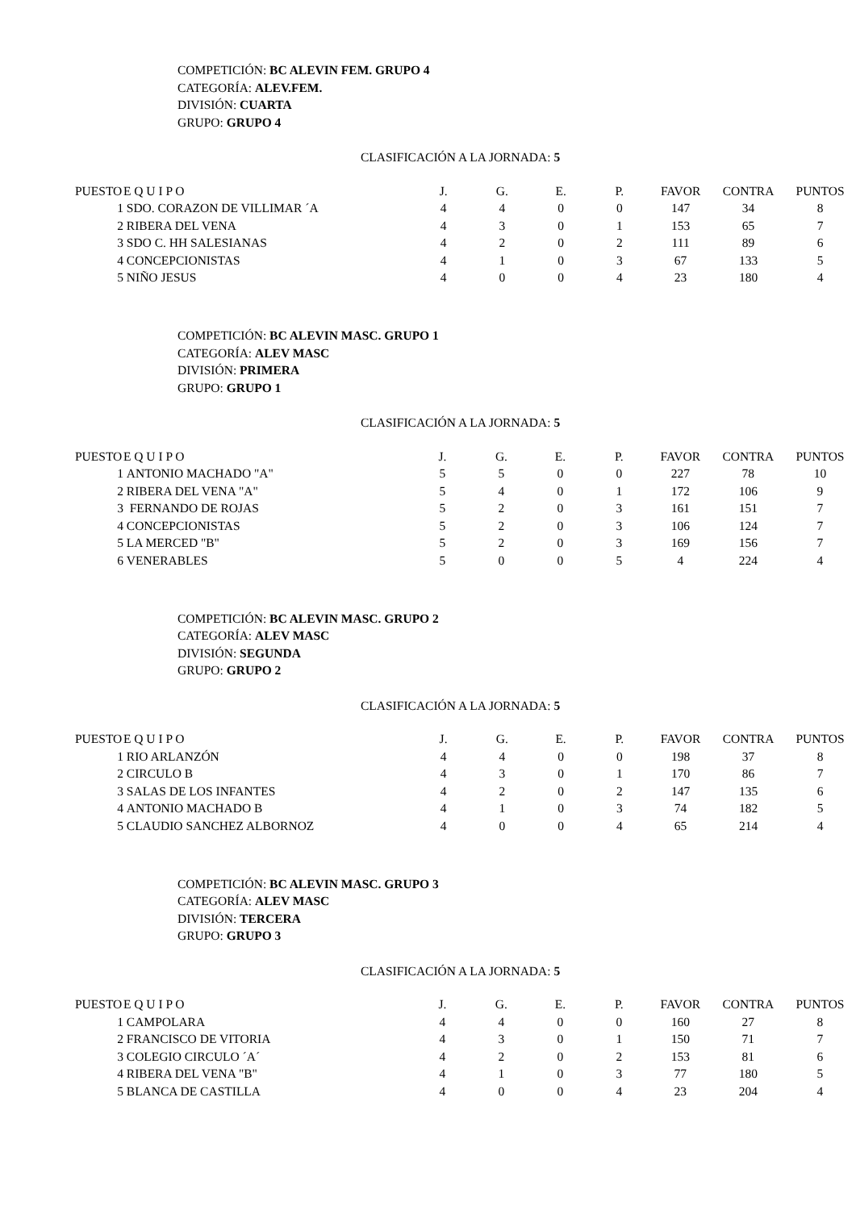COMPETICIÓN: BC ALEVIN FEM. GRUPO 4
CATEGORÍA: ALEV.FEM.
DIVISIÓN: CUARTA
GRUPO: GRUPO 4
CLASIFICACIÓN A LA JORNADA: 5
| PUESTO | E Q U I P O | J. | G. | E. | P. | FAVOR | CONTRA | PUNTOS |
| --- | --- | --- | --- | --- | --- | --- | --- | --- |
| 1 | SDO. CORAZON DE VILLIMAR ´A | 4 | 4 | 0 | 0 | 147 | 34 | 8 |
| 2 | RIBERA DEL VENA | 4 | 3 | 0 | 1 | 153 | 65 | 7 |
| 3 | SDO C. HH SALESIANAS | 4 | 2 | 0 | 2 | 111 | 89 | 6 |
| 4 | CONCEPCIONISTAS | 4 | 1 | 0 | 3 | 67 | 133 | 5 |
| 5 | NIÑO JESUS | 4 | 0 | 0 | 4 | 23 | 180 | 4 |
COMPETICIÓN: BC ALEVIN MASC. GRUPO 1
CATEGORÍA: ALEV MASC
DIVISIÓN: PRIMERA
GRUPO: GRUPO 1
CLASIFICACIÓN A LA JORNADA: 5
| PUESTO | E Q U I P O | J. | G. | E. | P. | FAVOR | CONTRA | PUNTOS |
| --- | --- | --- | --- | --- | --- | --- | --- | --- |
| 1 | ANTONIO MACHADO "A" | 5 | 5 | 0 | 0 | 227 | 78 | 10 |
| 2 | RIBERA DEL VENA "A" | 5 | 4 | 0 | 1 | 172 | 106 | 9 |
| 3 | FERNANDO DE ROJAS | 5 | 2 | 0 | 3 | 161 | 151 | 7 |
| 4 | CONCEPCIONISTAS | 5 | 2 | 0 | 3 | 106 | 124 | 7 |
| 5 | LA MERCED "B" | 5 | 2 | 0 | 3 | 169 | 156 | 7 |
| 6 | VENERABLES | 5 | 0 | 0 | 5 | 4 | 224 | 4 |
COMPETICIÓN: BC ALEVIN MASC. GRUPO 2
CATEGORÍA: ALEV MASC
DIVISIÓN: SEGUNDA
GRUPO: GRUPO 2
CLASIFICACIÓN A LA JORNADA: 5
| PUESTO | E Q U I P O | J. | G. | E. | P. | FAVOR | CONTRA | PUNTOS |
| --- | --- | --- | --- | --- | --- | --- | --- | --- |
| 1 | RIO ARLANZÓN | 4 | 4 | 0 | 0 | 198 | 37 | 8 |
| 2 | CIRCULO B | 4 | 3 | 0 | 1 | 170 | 86 | 7 |
| 3 | SALAS DE LOS INFANTES | 4 | 2 | 0 | 2 | 147 | 135 | 6 |
| 4 | ANTONIO MACHADO B | 4 | 1 | 0 | 3 | 74 | 182 | 5 |
| 5 | CLAUDIO SANCHEZ ALBORNOZ | 4 | 0 | 0 | 4 | 65 | 214 | 4 |
COMPETICIÓN: BC ALEVIN MASC. GRUPO 3
CATEGORÍA: ALEV MASC
DIVISIÓN: TERCERA
GRUPO: GRUPO 3
CLASIFICACIÓN A LA JORNADA: 5
| PUESTO | E Q U I P O | J. | G. | E. | P. | FAVOR | CONTRA | PUNTOS |
| --- | --- | --- | --- | --- | --- | --- | --- | --- |
| 1 | CAMPOLARA | 4 | 4 | 0 | 0 | 160 | 27 | 8 |
| 2 | FRANCISCO DE VITORIA | 4 | 3 | 0 | 1 | 150 | 71 | 7 |
| 3 | COLEGIO CIRCULO ´A´ | 4 | 2 | 0 | 2 | 153 | 81 | 6 |
| 4 | RIBERA DEL VENA "B" | 4 | 1 | 0 | 3 | 77 | 180 | 5 |
| 5 | BLANCA DE CASTILLA | 4 | 0 | 0 | 4 | 23 | 204 | 4 |